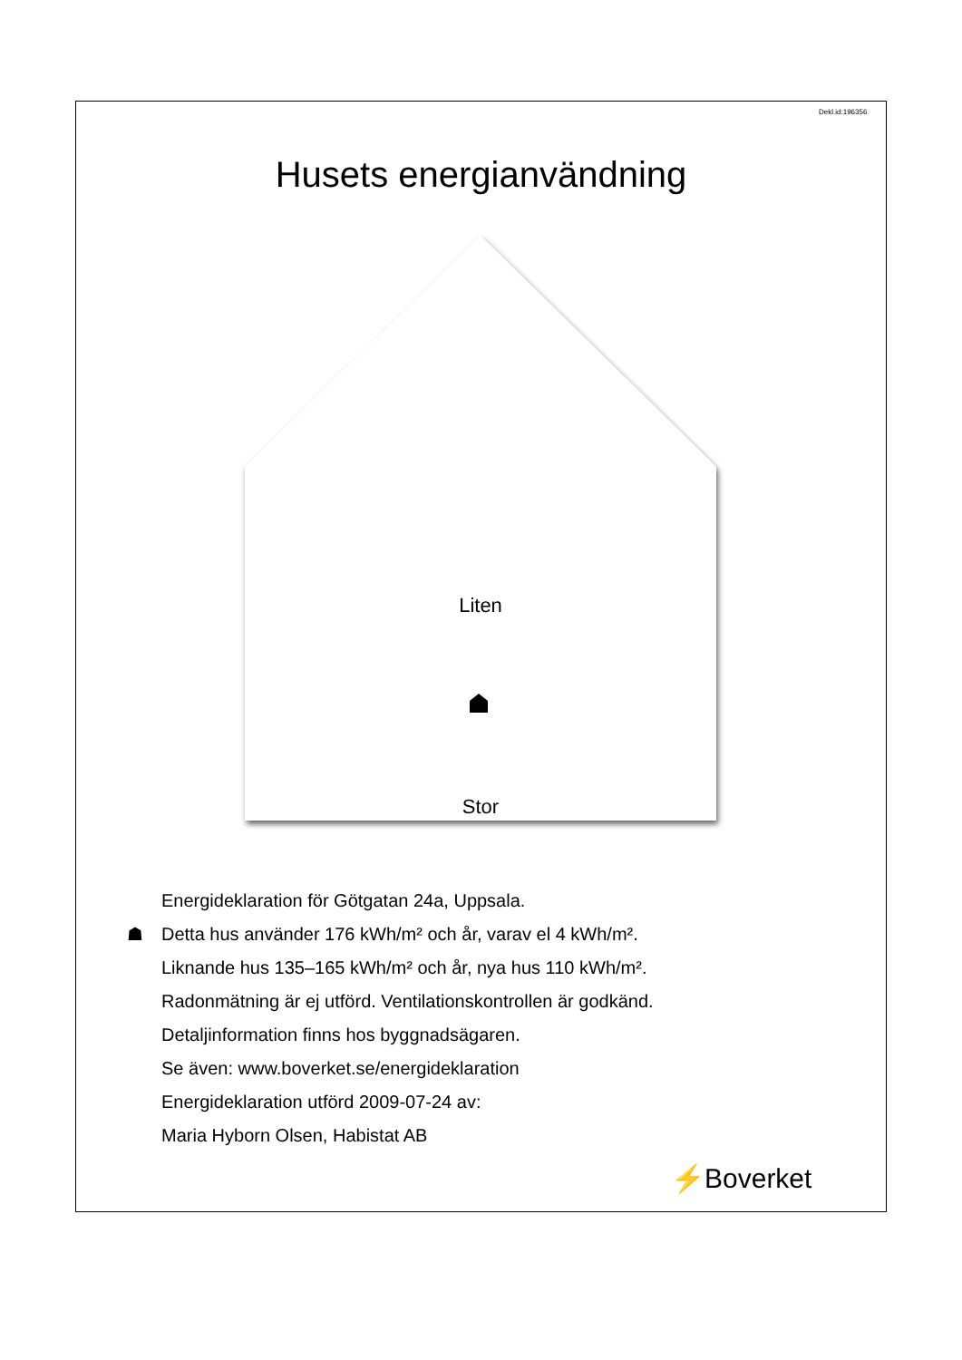Dekl.id:196356
Husets energianvändning
Liten
Stor
Energideklaration för Götgatan 24a, Uppsala.
☗ Detta hus använder 176 kWh/m² och år, varav el 4 kWh/m².
Liknande hus 135–165 kWh/m² och år, nya hus 110 kWh/m².
Radonmätning är ej utförd. Ventilationskontrollen är godkänd.
Detaljinformation finns hos byggnadsägaren.
Se även: www.boverket.se/energideklaration
Energideklaration utförd 2009-07-24 av:
Maria Hyborn Olsen, Habistat AB
⚡Boverket